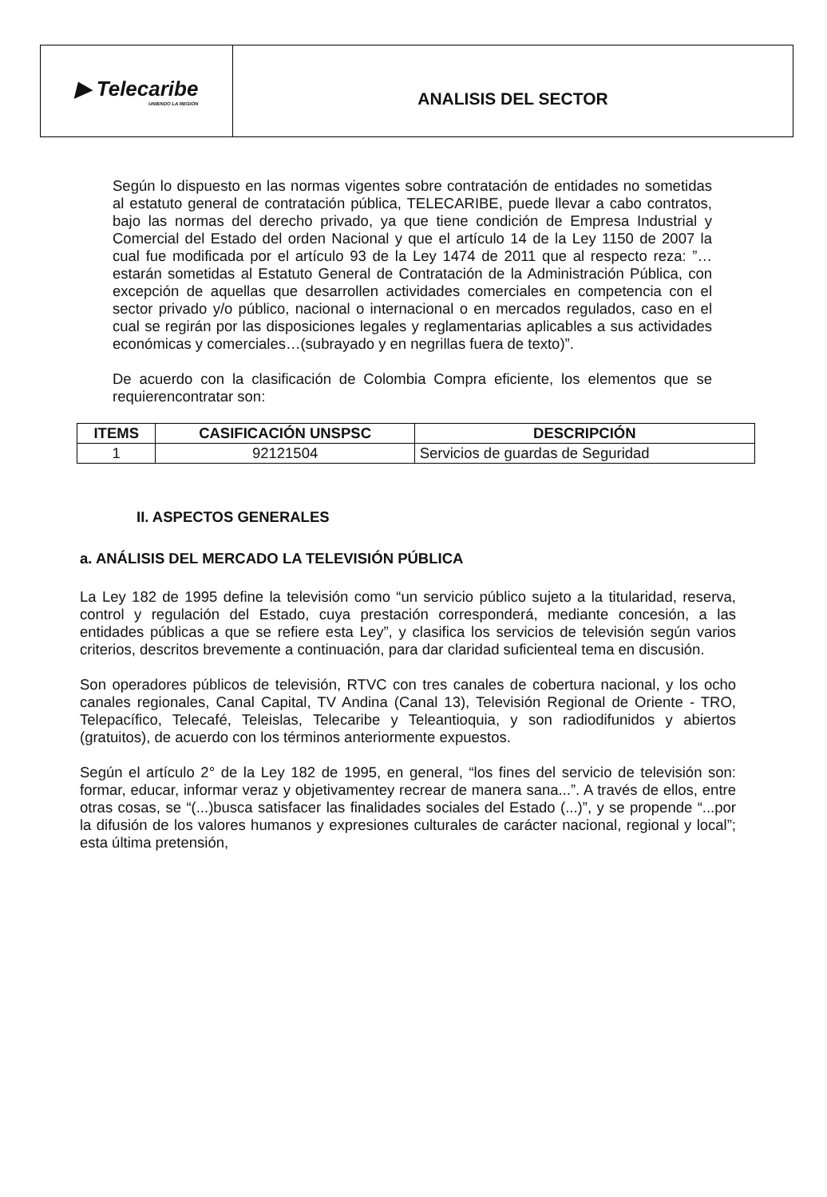▶ Telecaribe
UNIENDO LA REGIÓN
ANALISIS DEL SECTOR
Según lo dispuesto en las normas vigentes sobre contratación de entidades no sometidas al estatuto general de contratación pública, TELECARIBE, puede llevar a cabo contratos, bajo las normas del derecho privado, ya que tiene condición de Empresa Industrial y Comercial del Estado del orden Nacional y que el artículo 14 de la Ley 1150 de 2007 la cual fue modificada por el artículo 93 de la Ley 1474 de 2011 que al respecto reza: ”…estarán sometidas al Estatuto General de Contratación de la Administración Pública, con excepción de aquellas que desarrollen actividades comerciales en competencia con el sector privado y/o público, nacional o internacional o en mercados regulados, caso en el cual se regirán por las disposiciones legales y reglamentarias aplicables a sus actividades económicas y comerciales…(subrayado y en negrillas fuera de texto)”.
De acuerdo con la clasificación de Colombia Compra eficiente, los elementos que se requierencontratar son:
| ITEMS | CASIFICACIÓN UNSPSC | DESCRIPCIÓN |
| --- | --- | --- |
| 1 | 92121504 | Servicios de guardas de Seguridad |
II. ASPECTOS GENERALES
a. ANÁLISIS DEL MERCADO LA TELEVISIÓN PÚBLICA
La Ley 182 de 1995 define la televisión como “un servicio público sujeto a la titularidad, reserva, control y regulación del Estado, cuya prestación corresponderá, mediante concesión, a las entidades públicas a que se refiere esta Ley”, y clasifica los servicios de televisión según varios criterios, descritos brevemente a continuación, para dar claridad suficienteal tema en discusión.
Son operadores públicos de televisión, RTVC con tres canales de cobertura nacional, y los ocho canales regionales, Canal Capital, TV Andina (Canal 13), Televisión Regional de Oriente - TRO, Telepacífico, Telecafé, Teleislas, Telecaribe y Teleantioquia, y son radiodifunidos y abiertos (gratuitos), de acuerdo con los términos anteriormente expuestos.
Según el artículo 2° de la Ley 182 de 1995, en general, “los fines del servicio de televisión son: formar, educar, informar veraz y objetivamentey recrear de manera sana...”. A través de ellos, entre otras cosas, se “(...)busca satisfacer las finalidades sociales del Estado (...)”, y se propende “...por la difusión de los valores humanos y expresiones culturales de carácter nacional, regional y local”; esta última pretensión,